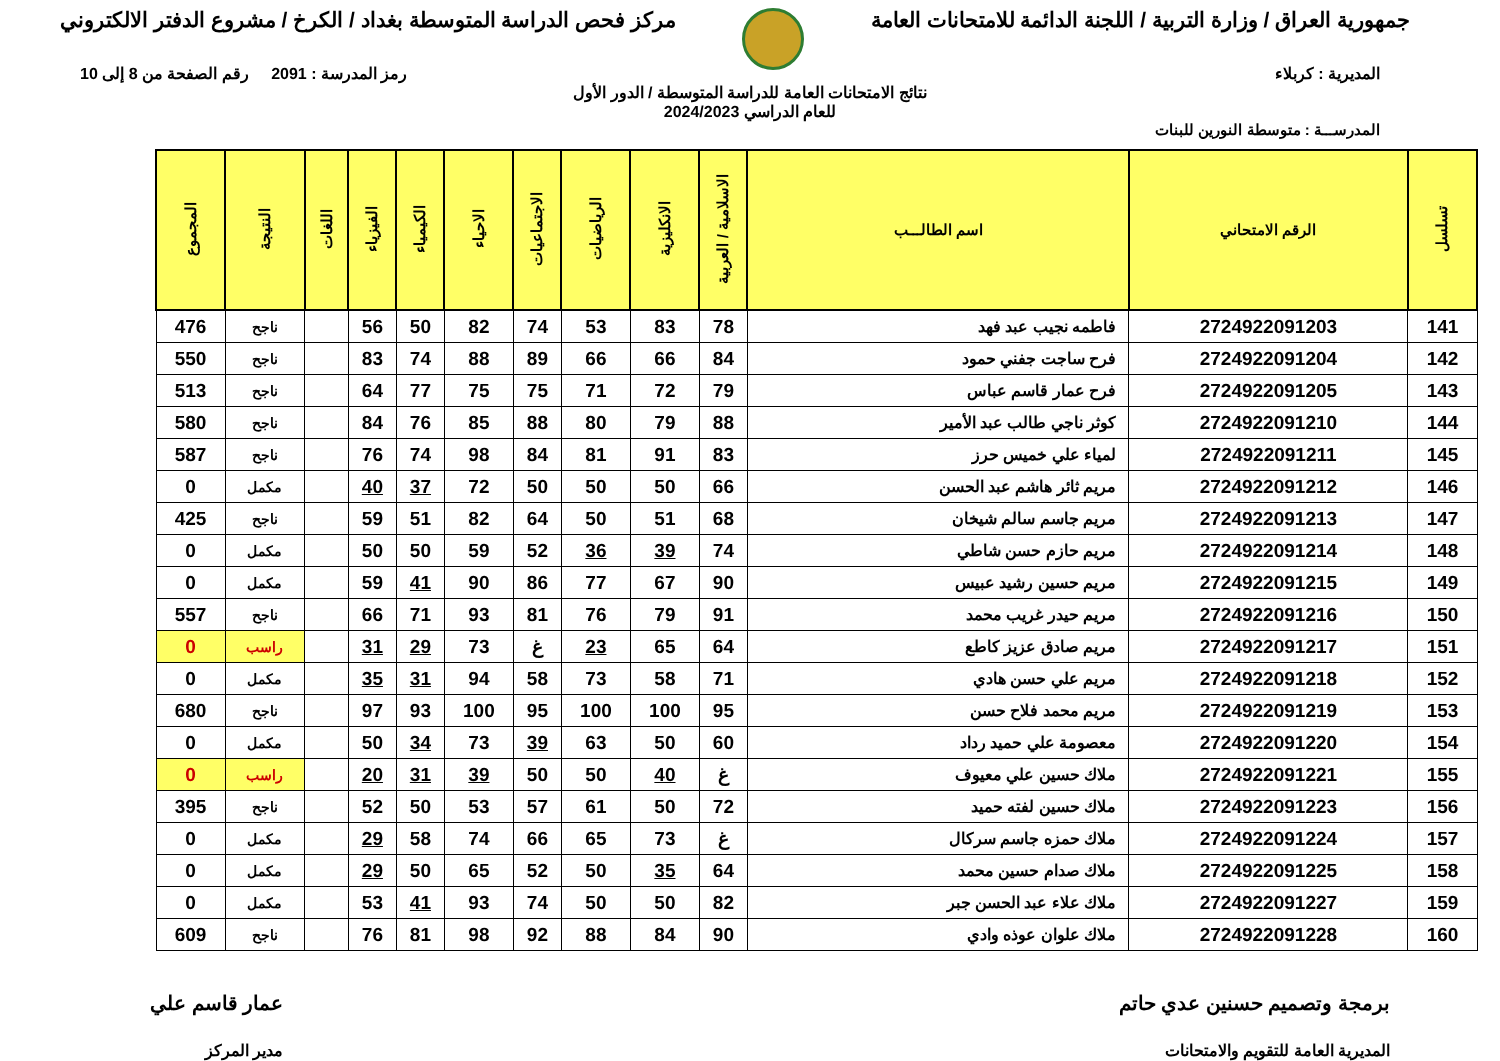جمهورية العراق / وزارة التربية / اللجنة الدائمة للامتحانات العامة
مركز فحص الدراسة المتوسطة بغداد / الكرخ / مشروع الدفتر الالكتروني
المديرية : كربلاء رمز المدرسة : 2091 رقم الصفحة من 8 إلى 10
نتائج الامتحانات العامة للدراسة المتوسطة / الدور الأول
للعام الدراسي 2024/2023
المدرســـة : متوسطة النورين للبنات
| تسلسل | الرقم الامتحاني | اسم الطالـــب | الاسلامية / العربية | الانكليزية | الرياضيات | الاجتماعيات | الاحياء | الكيمياء | الفيزياء | اللغات | النتيجة | المجموع |
| --- | --- | --- | --- | --- | --- | --- | --- | --- | --- | --- | --- | --- |
| 141 | 2724922091203 | فاطمه نجيب عبد فهد | 78 | 83 | 53 | 74 | 82 | 50 | 56 | | ناجح | 476 |
| 142 | 2724922091204 | فرح ساجت جفني حمود | 84 | 66 | 66 | 89 | 88 | 74 | 83 | | ناجح | 550 |
| 143 | 2724922091205 | فرح عمار قاسم عباس | 79 | 72 | 71 | 75 | 75 | 77 | 64 | | ناجح | 513 |
| 144 | 2724922091210 | كوثر ناجي طالب عبد الأمير | 88 | 79 | 80 | 88 | 85 | 76 | 84 | | ناجح | 580 |
| 145 | 2724922091211 | لمياء علي خميس حرز | 83 | 91 | 81 | 84 | 98 | 74 | 76 | | ناجح | 587 |
| 146 | 2724922091212 | مريم ثائر هاشم عبد الحسن | 66 | 50 | 50 | 50 | 72 | 37 | 40 | | مكمل | 0 |
| 147 | 2724922091213 | مريم جاسم سالم شيخان | 68 | 51 | 50 | 64 | 82 | 51 | 59 | | ناجح | 425 |
| 148 | 2724922091214 | مريم حازم حسن شاطي | 74 | 39 | 36 | 52 | 59 | 50 | 50 | | مكمل | 0 |
| 149 | 2724922091215 | مريم حسين رشيد عبيس | 90 | 67 | 77 | 86 | 90 | 41 | 59 | | مكمل | 0 |
| 150 | 2724922091216 | مريم حيدر غريب محمد | 91 | 79 | 76 | 81 | 93 | 71 | 66 | | ناجح | 557 |
| 151 | 2724922091217 | مريم صادق عزيز كاطع | 64 | 65 | 23 | غ | 73 | 29 | 31 | | راسب | 0 |
| 152 | 2724922091218 | مريم علي حسن هادي | 71 | 58 | 73 | 58 | 94 | 31 | 35 | | مكمل | 0 |
| 153 | 2724922091219 | مريم محمد فلاح حسن | 95 | 100 | 100 | 95 | 100 | 93 | 97 | | ناجح | 680 |
| 154 | 2724922091220 | معصومة علي حميد رداد | 60 | 50 | 63 | 39 | 73 | 34 | 50 | | مكمل | 0 |
| 155 | 2724922091221 | ملاك حسين علي معيوف | غ | 40 | 50 | 50 | 39 | 31 | 20 | | راسب | 0 |
| 156 | 2724922091223 | ملاك حسين لفته حميد | 72 | 50 | 61 | 57 | 53 | 50 | 52 | | ناجح | 395 |
| 157 | 2724922091224 | ملاك حمزه جاسم سركال | غ | 73 | 65 | 66 | 74 | 58 | 29 | | مكمل | 0 |
| 158 | 2724922091225 | ملاك صدام حسين محمد | 64 | 35 | 50 | 52 | 65 | 50 | 29 | | مكمل | 0 |
| 159 | 2724922091227 | ملاك علاء عبد الحسن جبر | 82 | 50 | 50 | 74 | 93 | 41 | 53 | | مكمل | 0 |
| 160 | 2724922091228 | ملاك علوان عوذه وادي | 90 | 84 | 88 | 92 | 98 | 81 | 76 | | ناجح | 609 |
برمجة وتصميم حسنين عدي حاتم
المديرية العامة للتقويم والامتحانات
عمار قاسم علي
مدير المركز